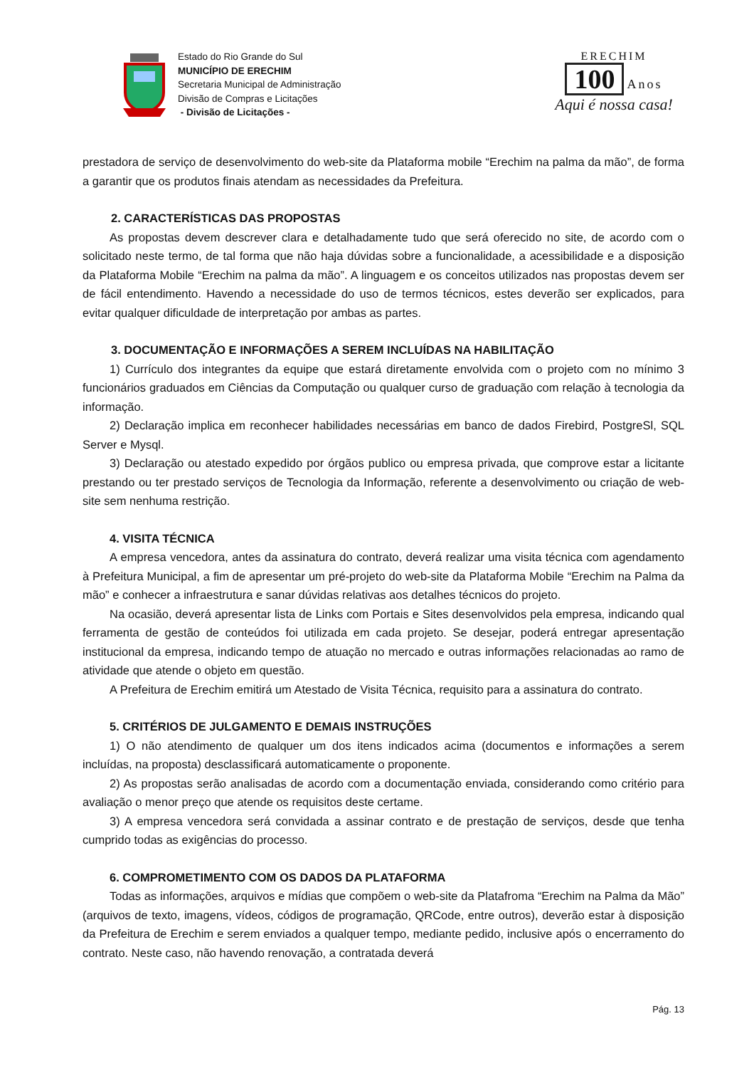Estado do Rio Grande do Sul
MUNICÍPIO DE ERECHIM
Secretaria Municipal de Administração
Divisão de Compras e Licitações
- Divisão de Licitações -
ERECHIM
100
Anos
Aqui é nossa casa!
prestadora de serviço de desenvolvimento do web-site da Plataforma mobile “Erechim na palma da mão”, de forma a garantir que os produtos finais atendam as necessidades da Prefeitura.
2. CARACTERÍSTICAS DAS PROPOSTAS
As propostas devem descrever clara e detalhadamente tudo que será oferecido no site, de acordo com o solicitado neste termo, de tal forma que não haja dúvidas sobre a funcionalidade, a acessibilidade e a disposição da Plataforma Mobile “Erechim na palma da mão”. A linguagem e os conceitos utilizados nas propostas devem ser de fácil entendimento. Havendo a necessidade do uso de termos técnicos, estes deverão ser explicados, para evitar qualquer dificuldade de interpretação por ambas as partes.
3. DOCUMENTAÇÃO E INFORMAÇÕES A SEREM INCLUÍDAS NA HABILITAÇÃO
1) Currículo dos integrantes da equipe que estará diretamente envolvida com o projeto com no mínimo 3 funcionários graduados em Ciências da Computação ou qualquer curso de graduação com relação à tecnologia da informação.
2) Declaração implica em reconhecer habilidades necessárias em banco de dados Firebird, PostgreSl, SQL Server e Mysql.
3) Declaração ou atestado expedido por órgãos publico ou empresa privada, que comprove estar a licitante prestando ou ter prestado serviços de Tecnologia da Informação, referente a desenvolvimento ou criação de web-site sem nenhuma restrição.
4. VISITA TÉCNICA
A empresa vencedora, antes da assinatura do contrato, deverá realizar uma visita técnica com agendamento à Prefeitura Municipal, a fim de apresentar um pré-projeto do web-site da Plataforma Mobile “Erechim na Palma da mão” e conhecer a infraestrutura e sanar dúvidas relativas aos detalhes técnicos do projeto.
Na ocasião, deverá apresentar lista de Links com Portais e Sites desenvolvidos pela empresa, indicando qual ferramenta de gestão de conteúdos foi utilizada em cada projeto. Se desejar, poderá entregar apresentação institucional da empresa, indicando tempo de atuação no mercado e outras informações relacionadas ao ramo de atividade que atende o objeto em questão.
A Prefeitura de Erechim emitirá um Atestado de Visita Técnica, requisito para a assinatura do contrato.
5. CRITÉRIOS DE JULGAMENTO E DEMAIS INSTRUÇÕES
1) O não atendimento de qualquer um dos itens indicados acima (documentos e informações a serem incluídas, na proposta) desclassificará automaticamente o proponente.
2) As propostas serão analisadas de acordo com a documentação enviada, considerando como critério para avaliação o menor preço que atende os requisitos deste certame.
3) A empresa vencedora será convidada a assinar contrato e de prestação de serviços, desde que tenha cumprido todas as exigências do processo.
6. COMPROMETIMENTO COM OS DADOS DA PLATAFORMA
Todas as informações, arquivos e mídias que compõem o web-site da Platafroma “Erechim na Palma da Mão” (arquivos de texto, imagens, vídeos, códigos de programação, QRCode, entre outros), deverão estar à disposição da Prefeitura de Erechim e serem enviados a qualquer tempo, mediante pedido, inclusive após o encerramento do contrato. Neste caso, não havendo renovação, a contratada deverá
Pág. 13